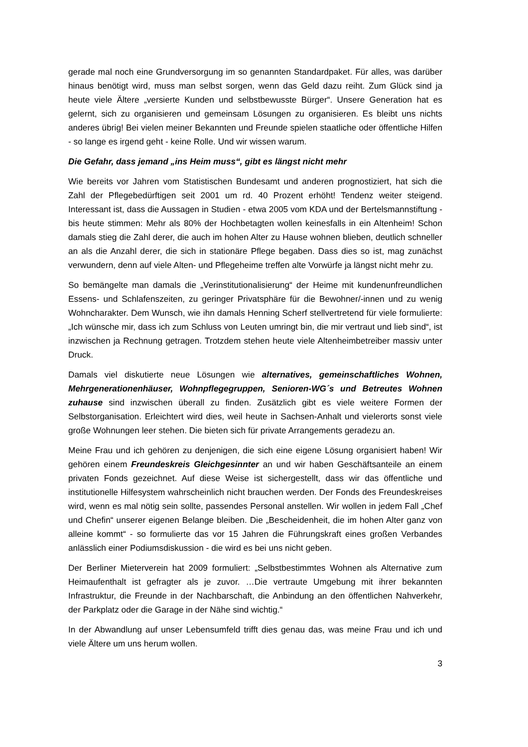gerade mal noch eine Grundversorgung im so genannten Standardpaket. Für alles, was darüber hinaus benötigt wird, muss man selbst sorgen, wenn das Geld dazu reiht. Zum Glück sind ja heute viele Ältere „versierte Kunden und selbstbewusste Bürger“. Unsere Generation hat es gelernt, sich zu organisieren und gemeinsam Lösungen zu organisieren. Es bleibt uns nichts anderes übrig! Bei vielen meiner Bekannten und Freunde spielen staatliche oder öffentliche Hilfen - so lange es irgend geht - keine Rolle. Und wir wissen warum.
Die Gefahr, dass jemand „ins Heim muss“, gibt es längst nicht mehr
Wie bereits vor Jahren vom Statistischen Bundesamt und anderen prognostiziert, hat sich die Zahl der Pflegebedürftigen seit 2001 um rd. 40 Prozent erhöht! Tendenz weiter steigend. Interessant ist, dass die Aussagen in Studien - etwa 2005 vom KDA und der Bertelsmannstiftung - bis heute stimmen: Mehr als 80% der Hochbetagten wollen keinesfalls in ein Altenheim! Schon damals stieg die Zahl derer, die auch im hohen Alter zu Hause wohnen blieben, deutlich schneller an als die Anzahl derer, die sich in stationäre Pflege begaben. Dass dies so ist, mag zunächst verwundern, denn auf viele Alten- und Pflegeheime treffen alte Vorwürfe ja längst nicht mehr zu.
So bemängelte man damals die „Verinstitutionalisierung“ der Heime mit kundenunfreundlichen Essens- und Schlafenszeiten, zu geringer Privatsphäre für die Bewohner/-innen und zu wenig Wohncharakter. Dem Wunsch, wie ihn damals Henning Scherf stellvertretend für viele formulierte: „Ich wünsche mir, dass ich zum Schluss von Leuten umringt bin, die mir vertraut und lieb sind“, ist inzwischen ja Rechnung getragen. Trotzdem stehen heute viele Altenheimbetreiber massiv unter Druck.
Damals viel diskutierte neue Lösungen wie alternatives, gemeinschaftliches Wohnen, Mehrgenerationenhäuser, Wohnpflegegruppen, Senioren-WG´s und Betreutes Wohnen zuhause sind inzwischen überall zu finden. Zusätzlich gibt es viele weitere Formen der Selbstorganisation. Erleichtert wird dies, weil heute in Sachsen-Anhalt und vielerorts sonst viele große Wohnungen leer stehen. Die bieten sich für private Arrangements geradezu an.
Meine Frau und ich gehören zu denjenigen, die sich eine eigene Lösung organisiert haben! Wir gehören einem Freundeskreis Gleichgesinnter an und wir haben Geschäftsanteile an einem privaten Fonds gezeichnet. Auf diese Weise ist sichergestellt, dass wir das öffentliche und institutionelle Hilfesystem wahrscheinlich nicht brauchen werden. Der Fonds des Freundeskreises wird, wenn es mal nötig sein sollte, passendes Personal anstellen. Wir wollen in jedem Fall „Chef und Chefin“ unserer eigenen Belange bleiben. Die „Bescheidenheit, die im hohen Alter ganz von alleine kommt“ - so formulierte das vor 15 Jahren die Führungskraft eines großen Verbandes anlässlich einer Podiumsdiskussion - die wird es bei uns nicht geben.
Der Berliner Mieterverein hat 2009 formuliert: „Selbstbestimmtes Wohnen als Alternative zum Heimaufenthalt ist gefragter als je zuvor. …Die vertraute Umgebung mit ihrer bekannten Infrastruktur, die Freunde in der Nachbarschaft, die Anbindung an den öffentlichen Nahverkehr, der Parkplatz oder die Garage in der Nähe sind wichtig.“
In der Abwandlung auf unser Lebensumfeld trifft dies genau das, was meine Frau und ich und viele Ältere um uns herum wollen.
3